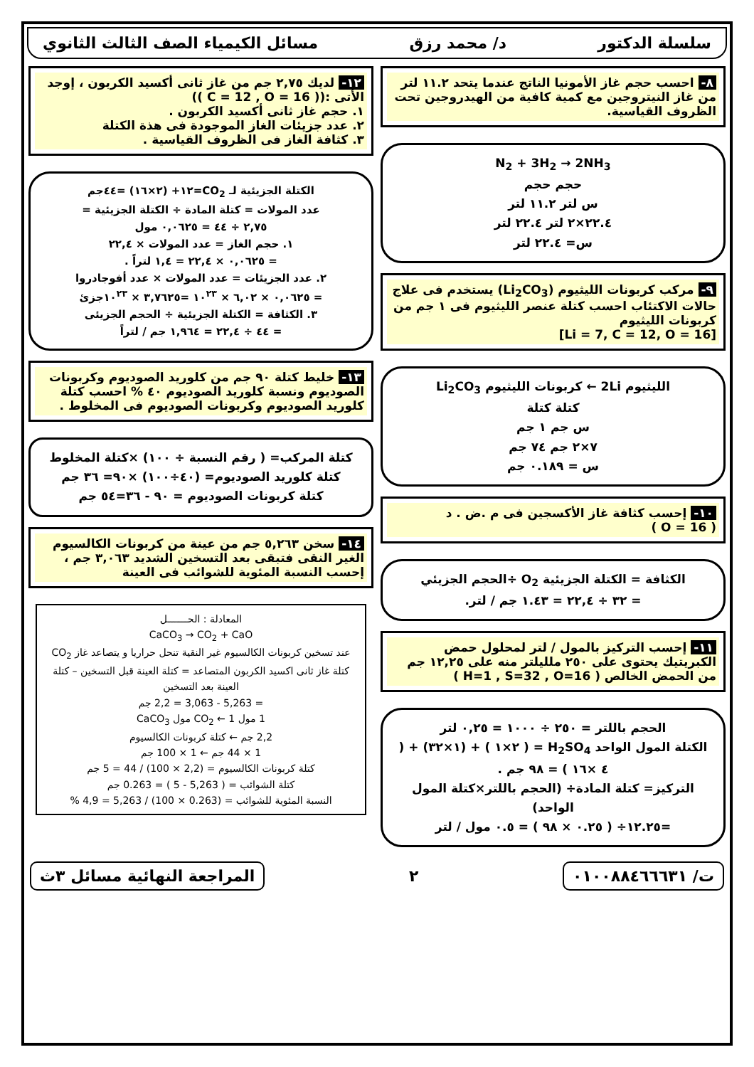سلسلة الدكتور د/ محمد رزق مسائل الكيمياء الصف الثالث الثانوي
٨- احسب حجم غاز الأمونيا الناتج عندما يتحد ١١.٢ لتر من غاز النيتروجين مع كمية كافية من الهيدروجين تحت الظروف القياسية.
N<sub>2</sub> + 3H<sub>2</sub> → 2NH<sub>3</sub>
حجم حجم
س لتر ١١.٢ لتر
٢٢.٤×٢ لتر ٢٢.٤ لتر
س= ٢٢.٤ لتر
٩- مركب كربونات الليثيوم (Li<sub>2</sub>CO<sub>3</sub>) يستخدم فى علاج حالات الاكتئاب احسب كتلة عنصر الليثيوم فى ١ جم من كربونات الليثيوم
[Li = 7, C = 12, O = 16]
الليثيوم 2Li ← كربونات الليثيوم Li<sub>2</sub>CO<sub>3</sub>
كتلة كتلة
س جم ١ جم
٧×٢ جم ٧٤ جم
س = ٠.١٨٩ جم
١٠- إحسب كثافة غاز الأكسجين فى م .ض . د
( O = 16 )
الكثافة = الكتلة الجزيئية O<sub>2</sub> ÷الحجم الجزيئي
= ٣٢ ÷ ٢٢,٤ = ١.٤٣ جم / لتر.
١١- إحسب التركيز بالمول / لتر لمحلول حمض الكبريتيك يحتوى على ٢٥٠ ملليلتر منه على ١٢,٢٥ جم من الحمض الخالص ( H=1 , S=32 , O=16 )
الحجم باللتر = ٢٥٠ ÷ ١٠٠٠ = ٠,٢٥ لتر
الكتلة المول الواحد H<sub>2</sub>SO<sub>4</sub> = ( ٢×١ ) + (١×٣٢) + ( ٤ ×١٦ ) = ٩٨ جم .
التركيز= كتلة المادة÷ (الحجم باللتر×كتلة المول الواحد)
=١٢.٢٥÷ ( ٠.٢٥ × ٩٨ ) = ٠.٥ مول / لتر
١٢- لديك ٢,٧٥ جم من غاز ثانى أكسيد الكربون ، إوجد الأتى :(( C = 12 , O = 16 ))
١. حجم غاز ثانى أكسيد الكربون .
٢. عدد جزيئات الغاز الموجودة فى هذة الكتلة
٣. كثافة الغاز فى الظروف القياسية .
الكتلة الجزيئية لـ CO<sub>2</sub>=١٢+ (٢×١٦) =٤٤جم
عدد المولات = كتلة المادة ÷ الكتلة الجزيئية =
٢,٧٥ ÷ ٤٤ = ٠,٠٦٢٥ مول
١. حجم الغاز = عدد المولات × ٢٢,٤
= ٠,٠٦٢٥ × ٢٢,٤ = ١,٤ لتراً .
٢. عدد الجزيئات = عدد المولات × عدد أفوجادروا
= ٠,٠٦٢٥ × ٦,٠٢ × ١٠<sup>٢٣</sup> =٣,٧٦٢٥ × ١٠<sup>٢٣</sup>جزئ
٣. الكثافة = الكتلة الجزيئية ÷ الحجم الجزيئى
= ٤٤ ÷ ٢٢,٤ = ١,٩٦٤ جم / لتراً
١٣- خليط كتلة ٩٠ جم من كلوريد الصوديوم وكربونات الصوديوم ونسبة كلوريد الصوديوم ٤٠ % احسب كتلة كلوريد الصوديوم وكربونات الصوديوم فى المخلوط .
كتلة المركب= ( رقم النسبة ÷ ١٠٠) ×كتلة المخلوط
كتلة كلوريد الصوديوم= (٤٠÷١٠٠) ×٩٠= ٣٦ جم
كتلة كربونات الصوديوم = ٩٠ - ٣٦=٥٤ جم
١٤- سخن ٥,٢٦٣ جم من عينة من كربونات الكالسيوم الغير النقى فتبقى بعد التسخين الشديد ٣,٠٦٣ جم ، إحسب النسبة المئوية للشوائب فى العينة
المعادلة : الحـــــــل
CaCO<sub>3</sub> → CO<sub>2</sub> + CaO
عند تسخين كربونات الكالسيوم غير النقية تنحل حراريا و يتصاعد غاز CO<sub>2</sub>
كتلة غاز ثانى اكسيد الكربون المتصاعد = كتلة العينة قبل التسخين – كتلة العينة بعد التسخين
= 5,263 - 3,063 = 2,2 جم
1 مول CO<sub>2</sub> ← 1 مول CaCO<sub>3</sub>
2,2 جم ← كتلة كربونات الكالسيوم
1 × 44 جم ← 1 × 100 جم
كتلة كربونات الكالسيوم = (2,2 × 100) / 44 = 5 جم
كتلة الشوائب = ( 5,263 - 5 ) = 0.263 جم
النسبة المئوية للشوائب = (0.263 × 100) / 5,263 = 4,9 %
ت/ ٠١٠٠٨٨٤٦٦٦٣١
٢
المراجعة النهائية مسائل ٣ث